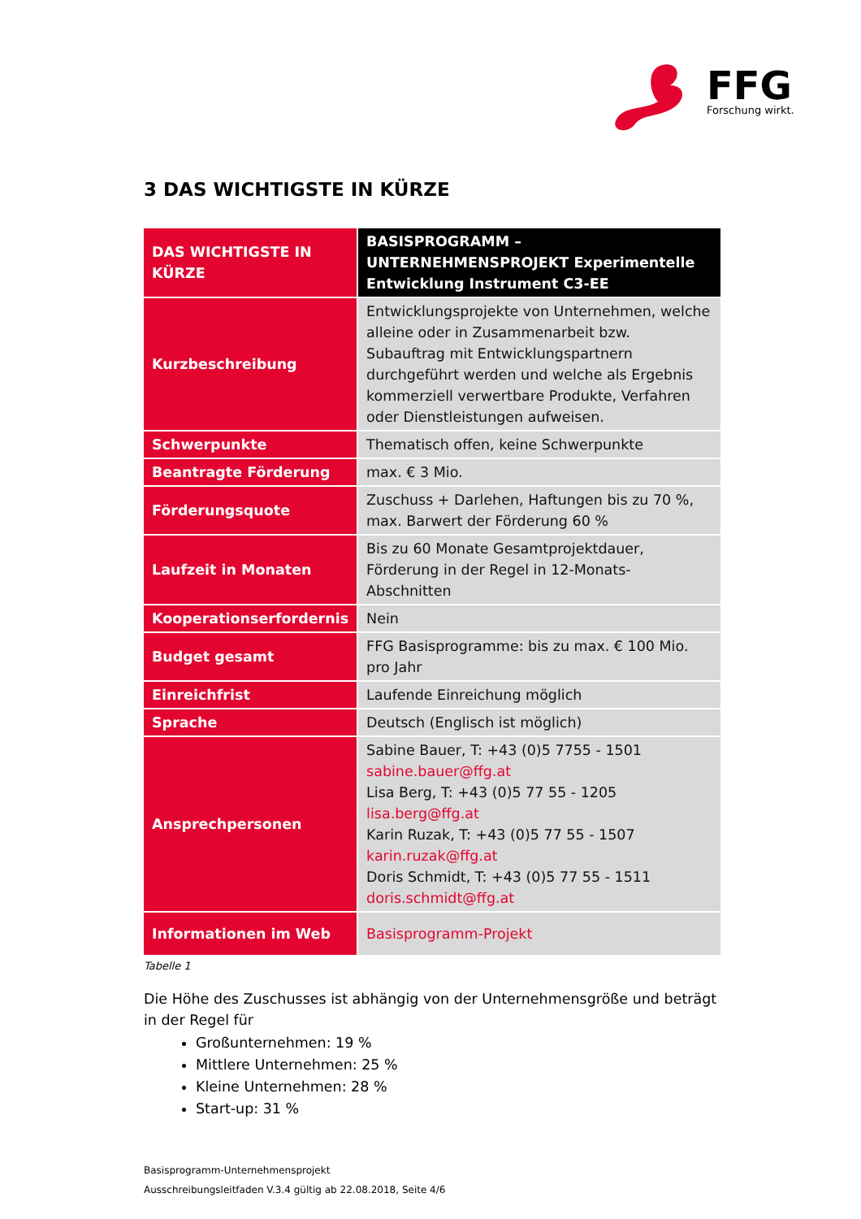FFG
Forschung wirkt.
3 DAS WICHTIGSTE IN KÜRZE
| DAS WICHTIGSTE IN KÜRZE | BASISPROGRAMM – UNTERNEHMENSPROJEKT Experimentelle Entwicklung Instrument C3-EE |
| --- | --- |
| Kurzbeschreibung | Entwicklungsprojekte von Unternehmen, welche alleine oder in Zusammenarbeit bzw. Subauftrag mit Entwicklungspartnern durchgeführt werden und welche als Ergebnis kommerziell verwertbare Produkte, Verfahren oder Dienstleistungen aufweisen. |
| Schwerpunkte | Thematisch offen, keine Schwerpunkte |
| Beantragte Förderung | max. € 3 Mio. |
| Förderungsquote | Zuschuss + Darlehen, Haftungen bis zu 70 %, max. Barwert der Förderung 60 % |
| Laufzeit in Monaten | Bis zu 60 Monate Gesamtprojektdauer, Förderung in der Regel in 12-Monats-Abschnitten |
| Kooperationserfordernis | Nein |
| Budget gesamt | FFG Basisprogramme: bis zu max. € 100 Mio. pro Jahr |
| Einreichfrist | Laufende Einreichung möglich |
| Sprache | Deutsch (Englisch ist möglich) |
| Ansprechpersonen | Sabine Bauer, T: +43 (0)5 7755 - 1501 sabine.bauer@ffg.at Lisa Berg, T: +43 (0)5 77 55 - 1205 lisa.berg@ffg.at Karin Ruzak, T: +43 (0)5 77 55 - 1507 karin.ruzak@ffg.at Doris Schmidt, T: +43 (0)5 77 55 - 1511 doris.schmidt@ffg.at |
| Informationen im Web | Basisprogramm-Projekt |
Tabelle 1
Die Höhe des Zuschusses ist abhängig von der Unternehmensgröße und beträgt in der Regel für
Großunternehmen: 19 %
Mittlere Unternehmen: 25 %
Kleine Unternehmen: 28 %
Start-up: 31 %
Basisprogramm-Unternehmensprojekt
Ausschreibungsleitfaden V.3.4 gültig ab 22.08.2018, Seite 4/6